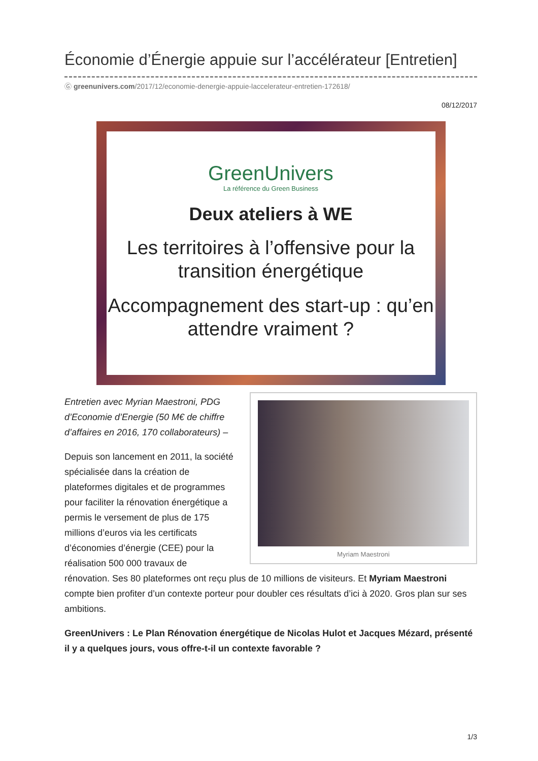Économie d’Énergie appuie sur l’accélérateur [Entretien]
Ⓖ greenunivers.com/2017/12/economie-denergie-appuie-laccelerateur-entretien-172618/
08/12/2017
GreenUnivers
La référence du Green Business
Deux ateliers à WE
Les territoires à l’offensive pour la transition énergétique
Accompagnement des start-up : qu’en attendre vraiment ?
Myriam Maestroni
Entretien avec Myrian Maestroni, PDG d’Economie d’Energie (50 M€ de chiffre d’affaires en 2016, 170 collaborateurs) –
Depuis son lancement en 2011, la société spécialisée dans la création de plateformes digitales et de programmes pour faciliter la rénovation énergétique a permis le versement de plus de 175 millions d’euros via les certificats d’économies d’énergie (CEE) pour la réalisation 500 000 travaux de rénovation. Ses 80 plateformes ont reçu plus de 10 millions de visiteurs. Et Myriam Maestroni compte bien profiter d’un contexte porteur pour doubler ces résultats d’ici à 2020. Gros plan sur ses ambitions.
GreenUnivers : Le Plan Rénovation énergétique de Nicolas Hulot et Jacques Mézard, présenté il y a quelques jours, vous offre-t-il un contexte favorable ?
1/3